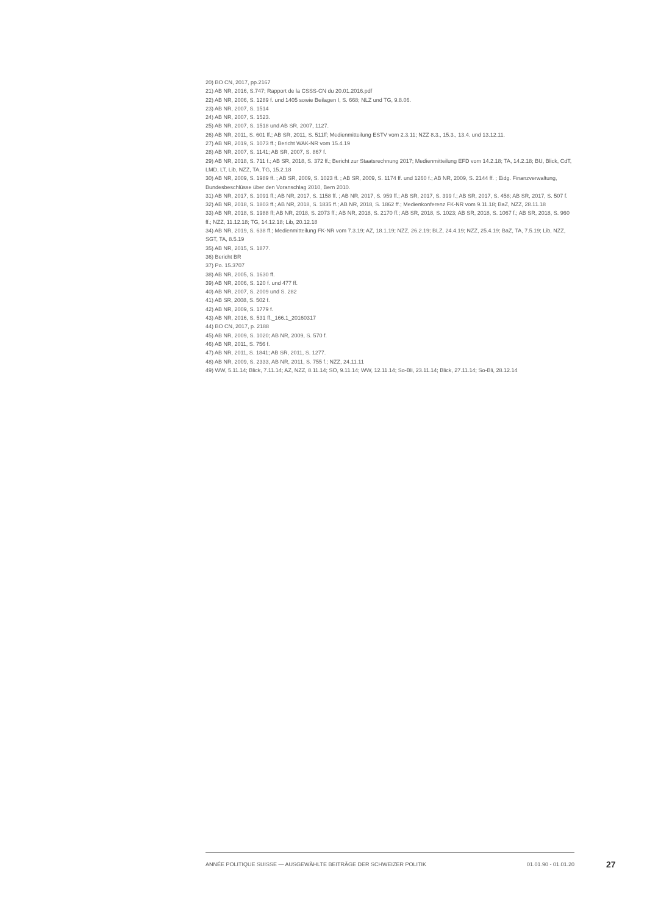20) BO CN, 2017, pp.2167
21) AB NR, 2016, S.747; Rapport de la CSSS-CN du 20.01.2016.pdf
22) AB NR, 2006, S. 1289 f. und 1405 sowie Beilagen I, S. 668; NLZ und TG, 9.8.06.
23) AB NR, 2007, S. 1514
24) AB NR, 2007, S. 1523.
25) AB NR, 2007, S. 1518 und AB SR, 2007, 1127.
26) AB NR, 2011, S. 601 ff.; AB SR, 2011, S. 511ff; Medienmitteilung ESTV vom 2.3.11; NZZ 8.3., 15.3., 13.4. und 13.12.11.
27) AB NR, 2019, S. 1073 ff.; Bericht WAK-NR vom 15.4.19
28) AB NR, 2007, S. 1141; AB SR, 2007, S. 867 f.
29) AB NR, 2018, S. 711 f.; AB SR, 2018, S. 372 ff.; Bericht zur Staatsrechnung 2017; Medienmitteilung EFD vom 14.2.18; TA, 14.2.18; BU, Blick, CdT, LMD, LT, Lib, NZZ, TA, TG, 15.2.18
30) AB NR, 2009, S. 1989 ff. ; AB SR, 2009, S. 1023 ff. ; AB SR, 2009, S. 1174 ff. und 1260 f.; AB NR, 2009, S. 2144 ff. ; Eidg. Finanzverwaltung, Bundesbeschlüsse über den Voranschlag 2010, Bern 2010.
31) AB NR, 2017, S. 1091 ff.; AB NR, 2017, S. 1158 ff. ; AB NR, 2017, S. 959 ff.; AB SR, 2017, S. 399 f.; AB SR, 2017, S. 458; AB SR, 2017, S. 507 f.
32) AB NR, 2018, S. 1803 ff.; AB NR, 2018, S. 1835 ff.; AB NR, 2018, S. 1862 ff.; Medienkonferenz FK-NR vom 9.11.18; BaZ, NZZ, 28.11.18
33) AB NR, 2018, S. 1988 ff; AB NR, 2018, S. 2073 ff.; AB NR, 2018, S. 2170 ff.; AB SR, 2018, S. 1023; AB SR, 2018, S. 1067 f.; AB SR, 2018, S. 960 ff.; NZZ, 11.12.18; TG, 14.12.18; Lib, 20.12.18
34) AB NR, 2019, S. 638 ff.; Medienmitteilung FK-NR vom 7.3.19; AZ, 18.1.19; NZZ, 26.2.19; BLZ, 24.4.19; NZZ, 25.4.19; BaZ, TA, 7.5.19; Lib, NZZ, SGT, TA, 8.5.19
35) AB NR, 2015, S. 1877.
36) Bericht BR
37) Po. 15.3707
38) AB NR, 2005, S. 1630 ff.
39) AB NR, 2006, S. 120 f. und 477 ff.
40) AB NR, 2007, S. 2009 und S. 282
41) AB SR, 2008, S. 502 f.
42) AB NR, 2009, S. 1779 f.
43) AB NR, 2016, S. 531 ff._166.1_20160317
44) BO CN, 2017, p. 2188
45) AB NR, 2009, S. 1020; AB NR, 2009, S. 570 f.
46) AB NR, 2011, S. 756 f.
47) AB NR, 2011, S. 1841; AB SR, 2011, S. 1277.
48) AB NR, 2009, S. 2333, AB NR, 2011, S. 755 f.; NZZ, 24.11.11
49) WW, 5.11.14; Blick, 7.11.14; AZ, NZZ, 8.11.14; SO, 9.11.14; WW, 12.11.14; So-Bli, 23.11.14; Blick, 27.11.14; So-Bli, 28.12.14
ANNÉE POLITIQUE SUISSE — AUSGEWÄHLTE BEITRÄGE DER SCHWEIZER POLITIK 01.01.90 - 01.01.20
27